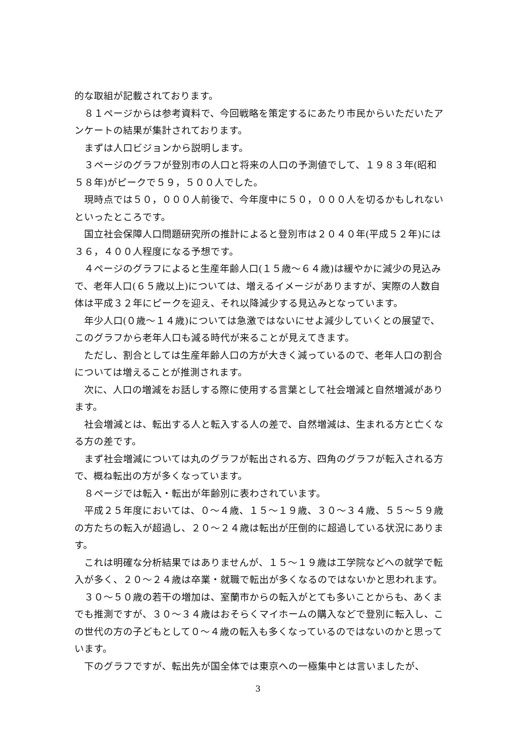的な取組が記載されております。
８１ページからは参考資料で、今回戦略を策定するにあたり市民からいただいたアンケートの結果が集計されております。
まずは人口ビジョンから説明します。
３ページのグラフが登別市の人口と将来の人口の予測値でして、１９８３年(昭和５８年)がピークで５９，５００人でした。
現時点では５０，０００人前後で、今年度中に５０，０００人を切るかもしれないといったところです。
国立社会保障人口問題研究所の推計によると登別市は２０４０年(平成５２年)には３６，４００人程度になる予想です。
４ページのグラフによると生産年齢人口(１５歳～６４歳)は緩やかに減少の見込みで、老年人口(６５歳以上)については、増えるイメージがありますが、実際の人数自体は平成３２年にピークを迎え、それ以降減少する見込みとなっています。
年少人口(０歳～１４歳)については急激ではないにせよ減少していくとの展望で、このグラフから老年人口も減る時代が来ることが見えてきます。
ただし、割合としては生産年齢人口の方が大きく減っているので、老年人口の割合については増えることが推測されます。
次に、人口の増減をお話しする際に使用する言葉として社会増減と自然増減があります。
社会増減とは、転出する人と転入する人の差で、自然増減は、生まれる方と亡くなる方の差です。
まず社会増減については丸のグラフが転出される方、四角のグラフが転入される方で、概ね転出の方が多くなっています。
８ページでは転入・転出が年齢別に表わされています。
平成２５年度においては、０～４歳、１５～１９歳、３０～３４歳、５５～５９歳の方たちの転入が超過し、２０～２４歳は転出が圧倒的に超過している状況にあります。
これは明確な分析結果ではありませんが、１５～１９歳は工学院などへの就学で転入が多く、２０～２４歳は卒業・就職で転出が多くなるのではないかと思われます。
３０～５０歳の若干の増加は、室蘭市からの転入がとても多いことからも、あくまでも推測ですが、３０～３４歳はおそらくマイホームの購入などで登別に転入し、この世代の方の子どもとして０～４歳の転入も多くなっているのではないのかと思っています。
下のグラフですが、転出先が国全体では東京への一極集中とは言いましたが、
3